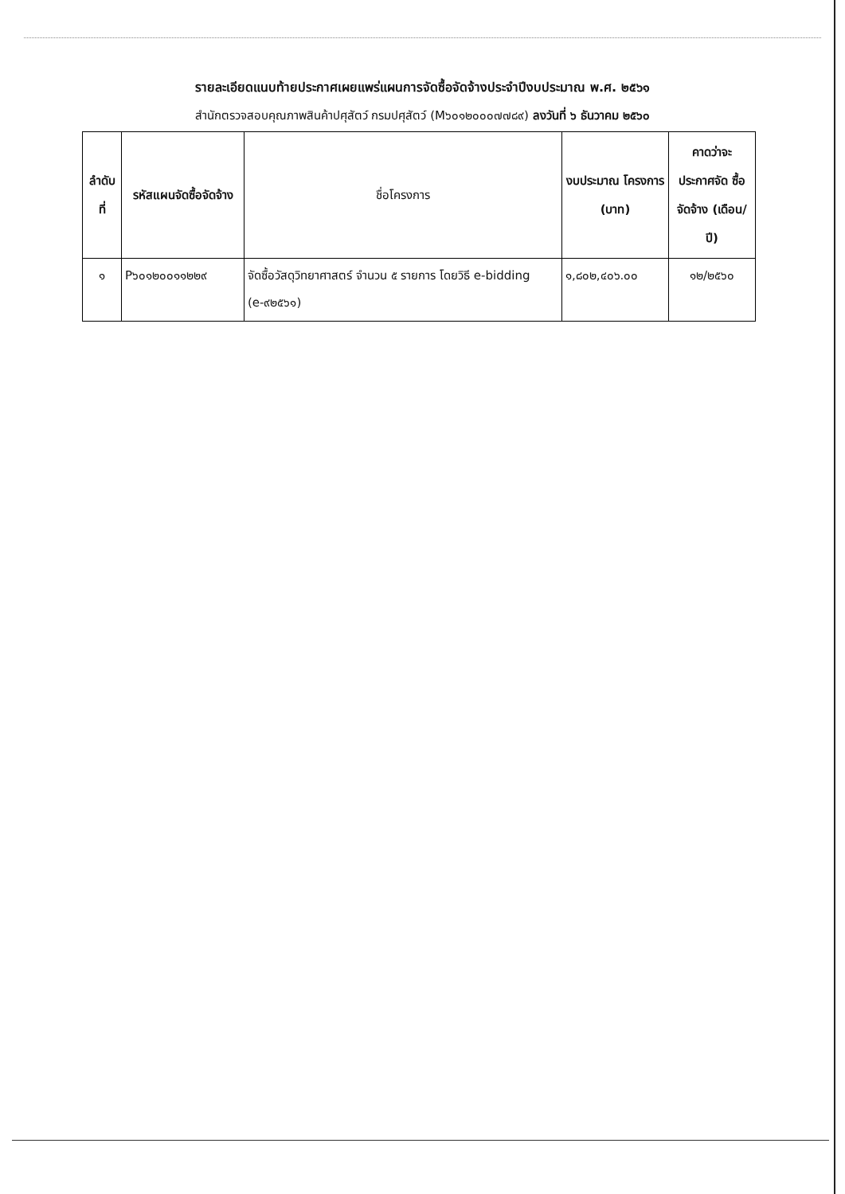รายละเอียดแนบท้ายประกาศเผยแพร่แผนการจัดซื้อจัดจ้างประจำปีงบประมาณ พ.ศ. ๒๕๖๑
สำนักตรวจสอบคุณภาพสินค้าปศุสัตว์ กรมปศุสัตว์ (M๖๐๑๒๐๐๐๗๗๘๙) ลงวันที่ ๖ ธันวาคม ๒๕๖๐
| ลำดับ ที่ | รหัสแผนจัดซื้อจัดจ้าง | ชื่อโครงการ | งบประมาณ โครงการ (บาท) | คาดว่าจะ ประกาศจัด ซื้อจัดจ้าง (เดือน/ปี) |
| --- | --- | --- | --- | --- |
| ๑ | P๖๐๑๒๐๐๑๑๒๒๙ | จัดซื้อวัสดุวิทยาศาสตร์ จำนวน ๕ รายการ โดยวิธี e-bidding (e-๙๒๕๖๑) | ๑,๘๐๒,๔๐๖.๐๐ | ๑๒/๒๕๖๐ |